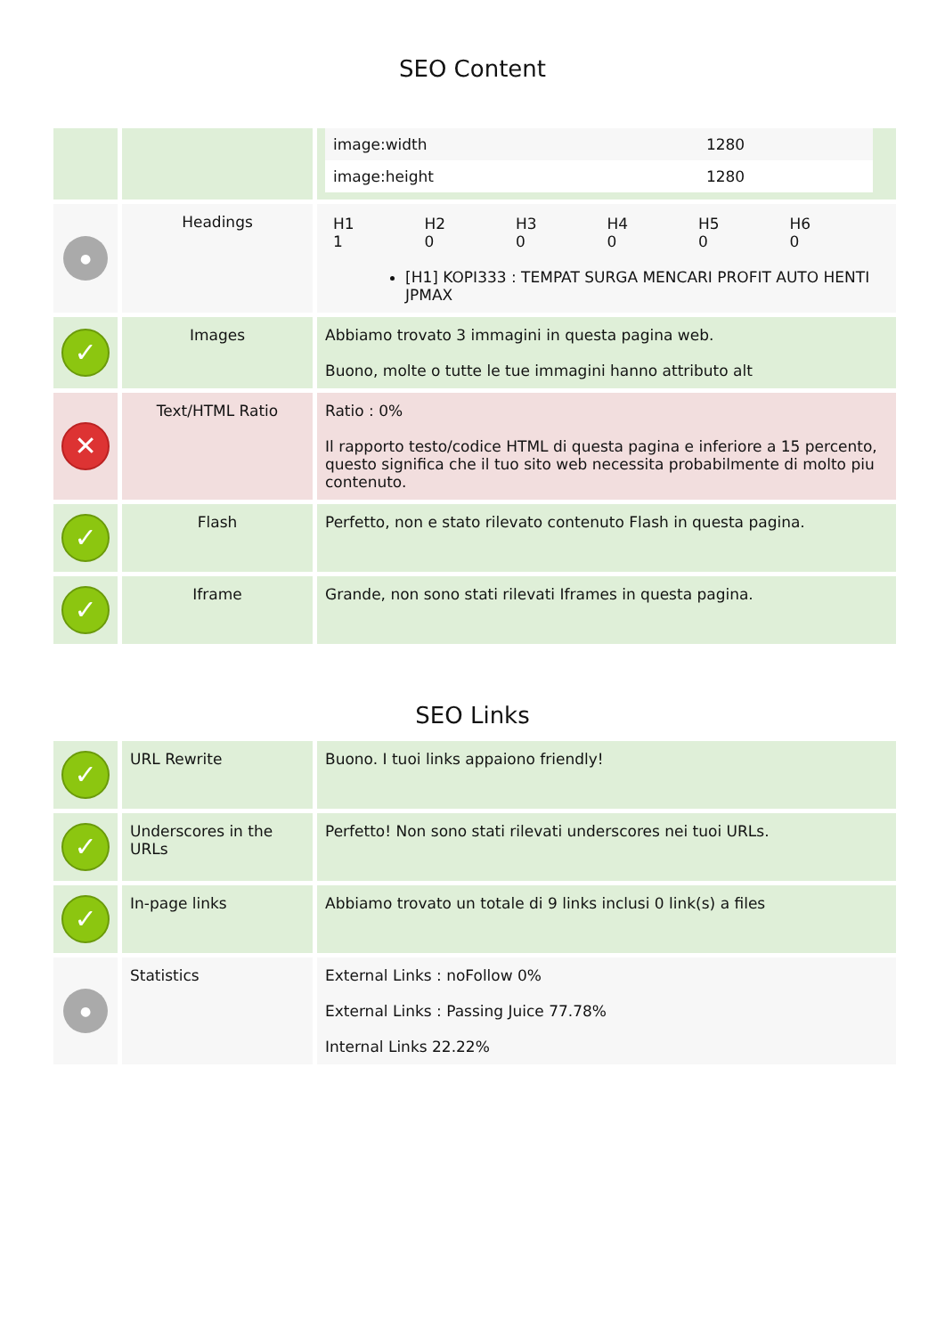SEO Content
| | | / image:width / 1280 / / image:height / 1280 / |
| ● | Headings | / H1 1 / H2 0 / H3 0 / H4 0 / H5 0 / H6 0 / [H1] KOPI333 : TEMPAT SURGA MENCARI PROFIT AUTO HENTI JPMAX |
| ✓ | Images | Abbiamo trovato 3 immagini in questa pagina web. Buono, molte o tutte le tue immagini hanno attributo alt |
| ✕ | Text/HTML Ratio | Ratio : 0% Il rapporto testo/codice HTML di questa pagina e inferiore a 15 percento, questo significa che il tuo sito web necessita probabilmente di molto piu contenuto. |
| ✓ | Flash | Perfetto, non e stato rilevato contenuto Flash in questa pagina. |
| ✓ | Iframe | Grande, non sono stati rilevati Iframes in questa pagina. |
SEO Links
| ✓ | URL Rewrite | Buono. I tuoi links appaiono friendly! |
| ✓ | Underscores in the URLs | Perfetto! Non sono stati rilevati underscores nei tuoi URLs. |
| ✓ | In-page links | Abbiamo trovato un totale di 9 links inclusi 0 link(s) a files |
| ● | Statistics | External Links : noFollow 0% External Links : Passing Juice 77.78% Internal Links 22.22% |